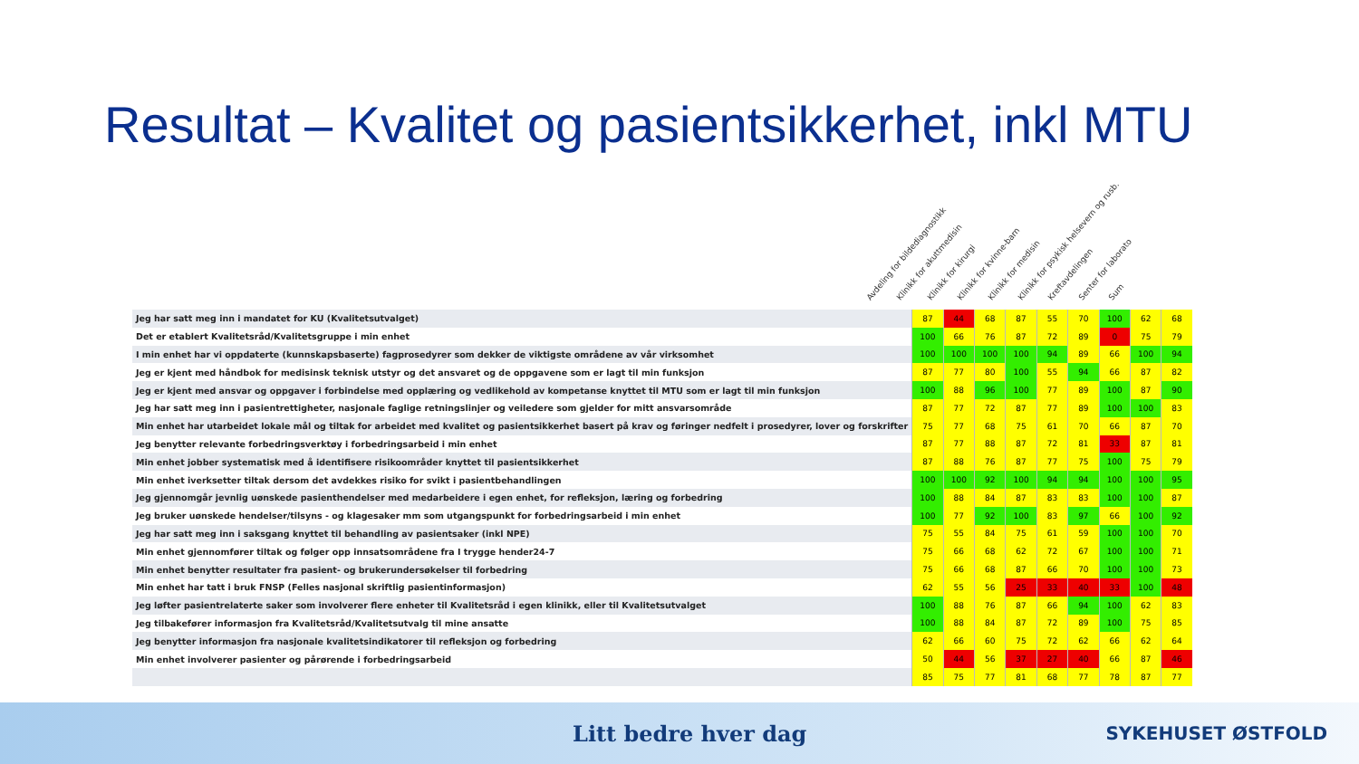Resultat – Kvalitet og pasientsikkerhet, inkl MTU
Avdeling for bildediagnostikk
Klinikk for akuttmedisin
Klinikk for kirurgi
Klinikk for kvinne-barn
Klinikk for medisin
Klinikk for psykisk helsevern og rusb.
Kreftavdelingen
Senter for laborato
Sum
| Jeg har satt meg inn i mandatet for KU (Kvalitetsutvalget) | 87 | 44 | 68 | 87 | 55 | 70 | 100 | 62 | 68 |
| Det er etablert Kvalitetsråd/Kvalitetsgruppe i min enhet | 100 | 66 | 76 | 87 | 72 | 89 | 0 | 75 | 79 |
| I min enhet har vi oppdaterte (kunnskapsbaserte) fagprosedyrer som dekker de viktigste områdene av vår virksomhet | 100 | 100 | 100 | 100 | 94 | 89 | 66 | 100 | 94 |
| Jeg er kjent med håndbok for medisinsk teknisk utstyr og det ansvaret og de oppgavene som er lagt til min funksjon | 87 | 77 | 80 | 100 | 55 | 94 | 66 | 87 | 82 |
| Jeg er kjent med ansvar og oppgaver i forbindelse med opplæring og vedlikehold av kompetanse knyttet til MTU som er lagt til min funksjon | 100 | 88 | 96 | 100 | 77 | 89 | 100 | 87 | 90 |
| Jeg har satt meg inn i pasientrettigheter, nasjonale faglige retningslinjer og veiledere som gjelder for mitt ansvarsområde | 87 | 77 | 72 | 87 | 77 | 89 | 100 | 100 | 83 |
| Min enhet har utarbeidet lokale mål og tiltak for arbeidet med kvalitet og pasientsikkerhet basert på krav og føringer nedfelt i prosedyrer, lover og forskrifter | 75 | 77 | 68 | 75 | 61 | 70 | 66 | 87 | 70 |
| Jeg benytter relevante forbedringsverktøy i forbedringsarbeid i min enhet | 87 | 77 | 88 | 87 | 72 | 81 | 33 | 87 | 81 |
| Min enhet jobber systematisk med å identifisere risikoområder knyttet til pasientsikkerhet | 87 | 88 | 76 | 87 | 77 | 75 | 100 | 75 | 79 |
| Min enhet iverksetter tiltak dersom det avdekkes risiko for svikt i pasientbehandlingen | 100 | 100 | 92 | 100 | 94 | 94 | 100 | 100 | 95 |
| Jeg gjennomgår jevnlig uønskede pasienthendelser med medarbeidere i egen enhet, for refleksjon, læring og forbedring | 100 | 88 | 84 | 87 | 83 | 83 | 100 | 100 | 87 |
| Jeg bruker uønskede hendelser/tilsyns - og klagesaker mm som utgangspunkt for forbedringsarbeid i min enhet | 100 | 77 | 92 | 100 | 83 | 97 | 66 | 100 | 92 |
| Jeg har satt meg inn i saksgang knyttet til behandling av pasientsaker (inkl NPE) | 75 | 55 | 84 | 75 | 61 | 59 | 100 | 100 | 70 |
| Min enhet gjennomfører tiltak og følger opp innsatsområdene fra I trygge hender24-7 | 75 | 66 | 68 | 62 | 72 | 67 | 100 | 100 | 71 |
| Min enhet benytter resultater fra pasient- og brukerundersøkelser til forbedring | 75 | 66 | 68 | 87 | 66 | 70 | 100 | 100 | 73 |
| Min enhet har tatt i bruk FNSP (Felles nasjonal skriftlig pasientinformasjon) | 62 | 55 | 56 | 25 | 33 | 40 | 33 | 100 | 48 |
| Jeg løfter pasientrelaterte saker som involverer flere enheter til Kvalitetsråd i egen klinikk, eller til Kvalitetsutvalget | 100 | 88 | 76 | 87 | 66 | 94 | 100 | 62 | 83 |
| Jeg tilbakefører informasjon fra Kvalitetsråd/Kvalitetsutvalg til mine ansatte | 100 | 88 | 84 | 87 | 72 | 89 | 100 | 75 | 85 |
| Jeg benytter informasjon fra nasjonale kvalitetsindikatorer til refleksjon og forbedring | 62 | 66 | 60 | 75 | 72 | 62 | 66 | 62 | 64 |
| Min enhet involverer pasienter og pårørende i forbedringsarbeid | 50 | 44 | 56 | 37 | 27 | 40 | 66 | 87 | 46 |
| | 85 | 75 | 77 | 81 | 68 | 77 | 78 | 87 | 77 |
Litt bedre hver dag SYKEHUSET ØSTFOLD